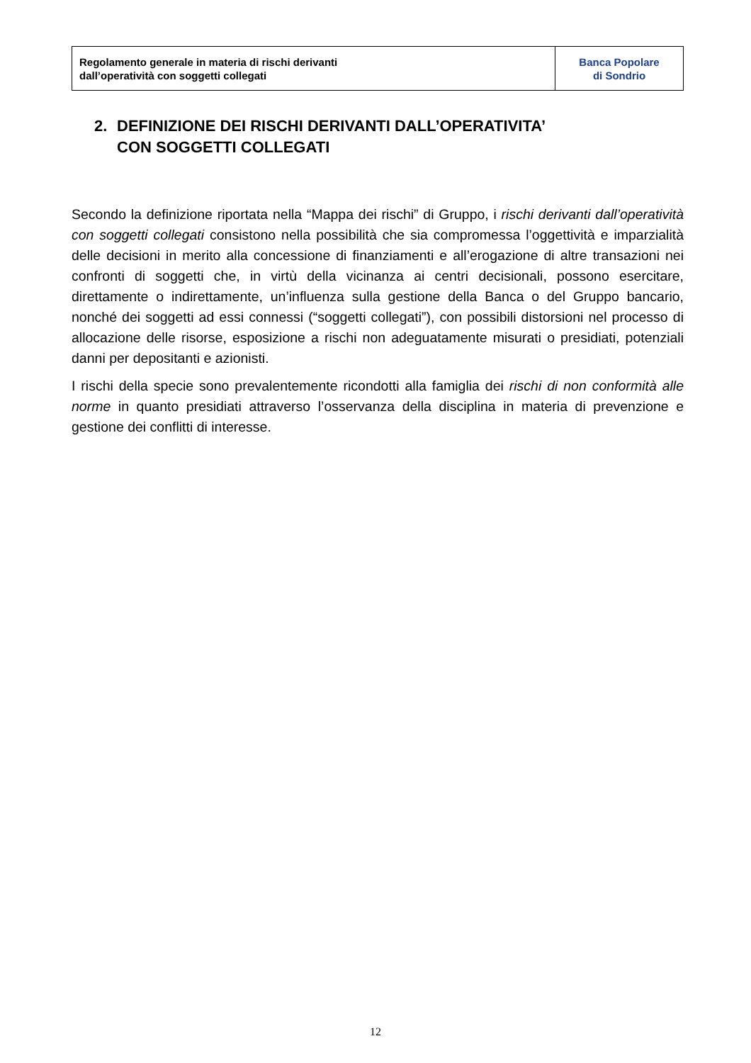| Regolamento generale in materia di rischi derivanti dall’operatività con soggetti collegati | Banca Popolare di Sondrio |
2. DEFINIZIONE DEI RISCHI DERIVANTI DALL’OPERATIVITA’
CON SOGGETTI COLLEGATI
Secondo la definizione riportata nella “Mappa dei rischi” di Gruppo, i rischi derivanti dall’operatività con soggetti collegati consistono nella possibilità che sia compromessa l’oggettività e imparzialità delle decisioni in merito alla concessione di finanziamenti e all’erogazione di altre transazioni nei confronti di soggetti che, in virtù della vicinanza ai centri decisionali, possono esercitare, direttamente o indirettamente, un’influenza sulla gestione della Banca o del Gruppo bancario, nonché dei soggetti ad essi connessi (“soggetti collegati”), con possibili distorsioni nel processo di allocazione delle risorse, esposizione a rischi non adeguatamente misurati o presidiati, potenziali danni per depositanti e azionisti.
I rischi della specie sono prevalentemente ricondotti alla famiglia dei rischi di non conformità alle norme in quanto presidiati attraverso l’osservanza della disciplina in materia di prevenzione e gestione dei conflitti di interesse.
12